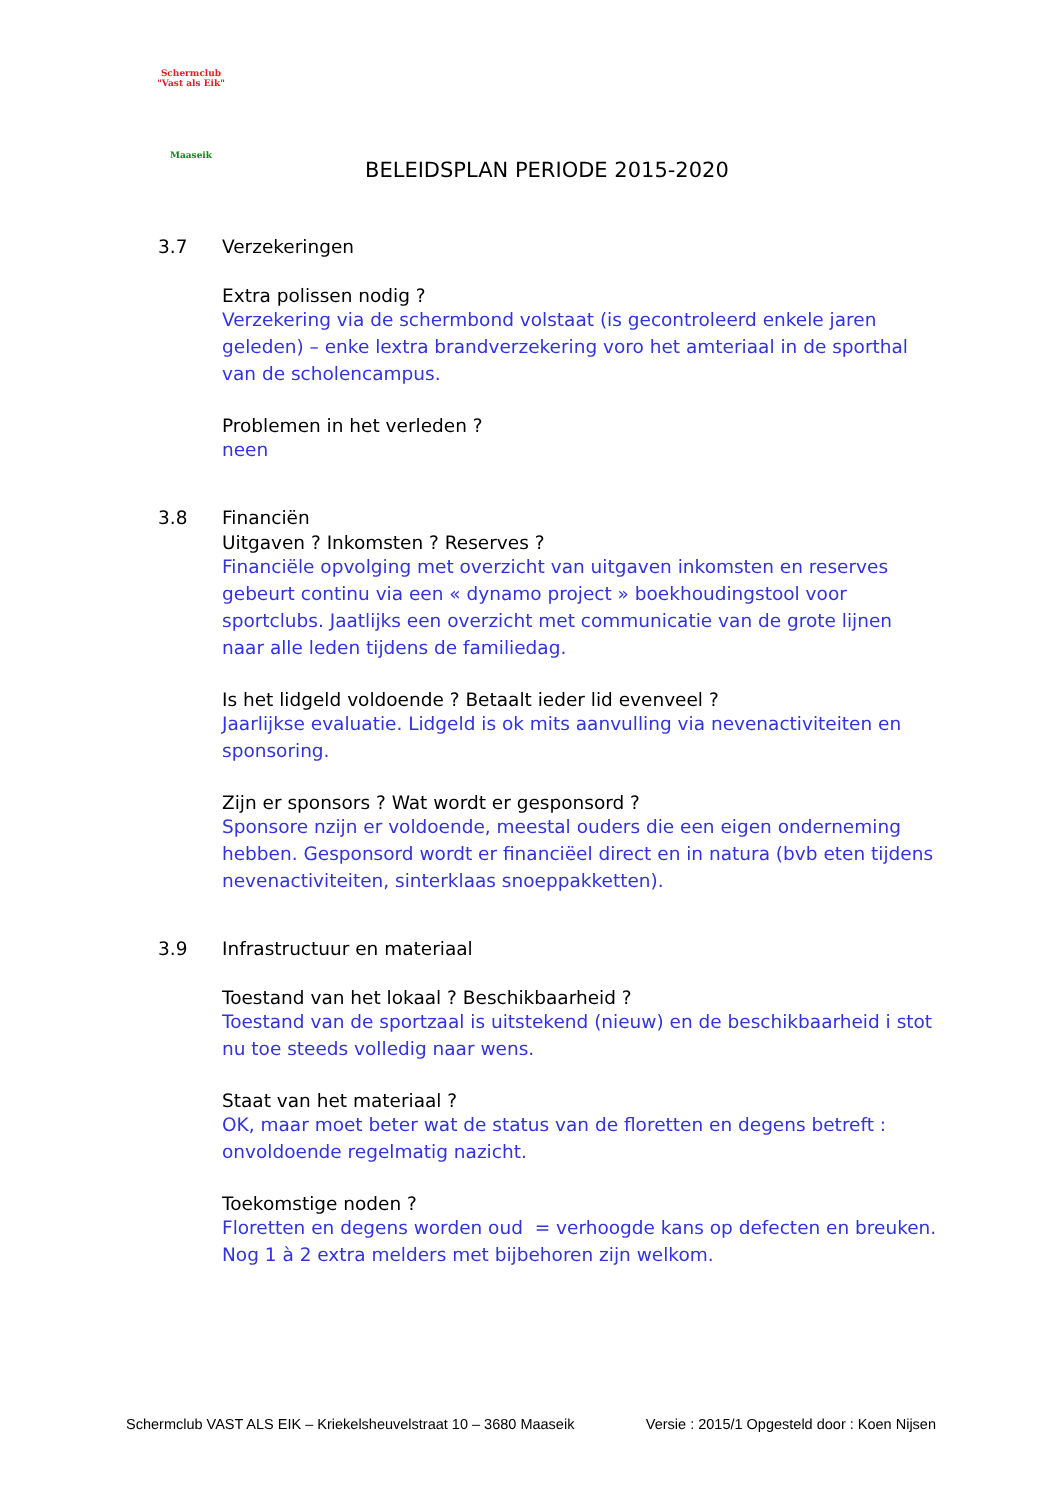Schermclub
"Vast als Eik"
Maaseik
BELEIDSPLAN PERIODE 2015-2020
3.7 Verzekeringen
Extra polissen nodig ?
Verzekering via de schermbond volstaat (is gecontroleerd enkele jaren geleden) – enke lextra brandverzekering voro het amteriaal in de sporthal van de scholencampus.
Problemen in het verleden ?
neen
3.8 Financiën
Uitgaven ? Inkomsten ? Reserves ?
Financiële opvolging met overzicht van uitgaven inkomsten en reserves gebeurt continu via een « dynamo project » boekhoudingstool voor sportclubs. Jaatlijks een overzicht met communicatie van de grote lijnen naar alle leden tijdens de familiedag.
Is het lidgeld voldoende ? Betaalt ieder lid evenveel ?
Jaarlijkse evaluatie. Lidgeld is ok mits aanvulling via nevenactiviteiten en sponsoring.
Zijn er sponsors ? Wat wordt er gesponsord ?
Sponsore nzijn er voldoende, meestal ouders die een eigen onderneming hebben. Gesponsord wordt er financiëel direct en in natura (bvb eten tijdens nevenactiviteiten, sinterklaas snoeppakketten).
3.9 Infrastructuur en materiaal
Toestand van het lokaal ? Beschikbaarheid ?
Toestand van de sportzaal is uitstekend (nieuw) en de beschikbaarheid i stot nu toe steeds volledig naar wens.
Staat van het materiaal ?
OK, maar moet beter wat de status van de floretten en degens betreft : onvoldoende regelmatig nazicht.
Toekomstige noden ?
Floretten en degens worden oud = verhoogde kans op defecten en breuken. Nog 1 à 2 extra melders met bijbehoren zijn welkom.
Schermclub VAST ALS EIK – Kriekelsheuvelstraat 10 – 3680 Maaseik Versie : 2015/1 Opgesteld door : Koen Nijsen